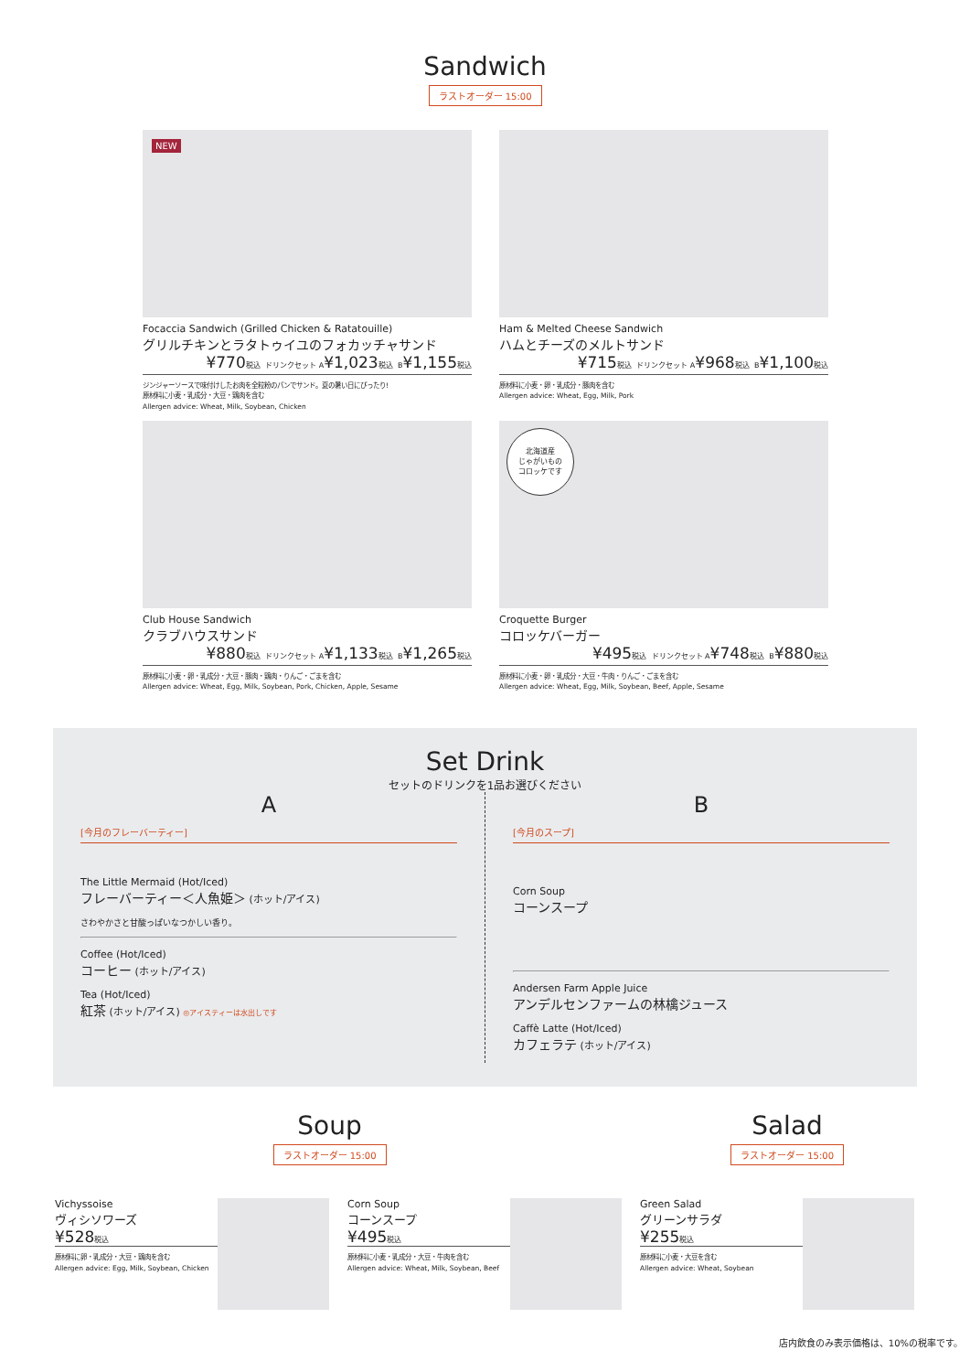Sandwich
ラストオーダー 15:00
NEW
Focaccia Sandwich (Grilled Chicken & Ratatouille)
グリルチキンとラタトゥイユのフォカッチャサンド
¥770税込 ドリンクセット A¥1,023税込 B¥1,155税込
ジンジャーソースで味付けしたお肉を全粒粉のパンでサンド。夏の暑い日にぴったり!
原材料に小麦・乳成分・大豆・鶏肉を含む
Allergen advice: Wheat, Milk, Soybean, Chicken
Ham & Melted Cheese Sandwich
ハムとチーズのメルトサンド
¥715税込 ドリンクセット A¥968税込 B¥1,100税込
原材料に小麦・卵・乳成分・豚肉を含む
Allergen advice: Wheat, Egg, Milk, Pork
Club House Sandwich
クラブハウスサンド
¥880税込 ドリンクセット A¥1,133税込 B¥1,265税込
原材料に小麦・卵・乳成分・大豆・豚肉・鶏肉・りんご・ごまを含む
Allergen advice: Wheat, Egg, Milk, Soybean, Pork, Chicken, Apple, Sesame
北海道産
じゃがいもの
コロッケです
Croquette Burger
コロッケバーガー
¥495税込 ドリンクセット A¥748税込 B¥880税込
原材料に小麦・卵・乳成分・大豆・牛肉・りんご・ごまを含む
Allergen advice: Wheat, Egg, Milk, Soybean, Beef, Apple, Sesame
Set Drink
セットのドリンクを1品お選びください
A
[今月のフレーバーティー]
The Little Mermaid (Hot/Iced)
フレーバーティー＜人魚姫＞ (ホット/アイス)
さわやかさと甘酸っぱいなつかしい香り。
Coffee (Hot/Iced)
コーヒー (ホット/アイス)
Tea (Hot/Iced)
紅茶 (ホット/アイス) ◎アイスティーは水出しです
B
[今月のスープ]
Corn Soup
コーンスープ
Andersen Farm Apple Juice
アンデルセンファームの林檎ジュース
Caffè Latte (Hot/Iced)
カフェラテ (ホット/アイス)
Soup
ラストオーダー 15:00
Salad
ラストオーダー 15:00
Vichyssoise
ヴィシソワーズ
¥528税込
原材料に卵・乳成分・大豆・鶏肉を含む
Allergen advice: Egg, Milk, Soybean, Chicken
Corn Soup
コーンスープ
¥495税込
原材料に小麦・乳成分・大豆・牛肉を含む
Allergen advice: Wheat, Milk, Soybean, Beef
Green Salad
グリーンサラダ
¥255税込
原材料に小麦・大豆を含む
Allergen advice: Wheat, Soybean
店内飲食のみ表示価格は、10%の税率です。